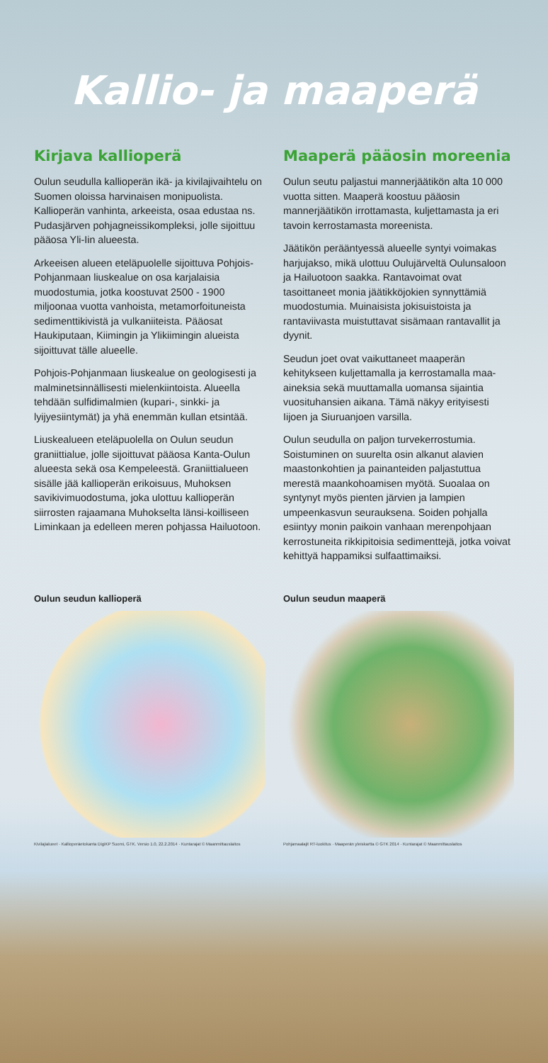Kallio- ja maaperä
Kirjava kallioperä
Oulun seudulla kallioperän ikä- ja kivilajivaihtelu on Suomen oloissa harvinaisen monipuolista. Kallioperän vanhinta, arkeeista, osaa edustaa ns. Pudasjärven pohjagneissikompleksi, jolle sijoittuu pääosa Yli-Iin alueesta.
Arkeeisen alueen eteläpuolelle sijoittuva Pohjois-Pohjanmaan liuskealue on osa karjalaisia muodostumia, jotka koostuvat 2500 - 1900 miljoonaa vuotta vanhoista, metamorfoituneista sedimenttikivistä ja vulkaniiteista. Pääosat Haukiputaan, Kiimingin ja Ylikiimingin alueista sijoittuvat tälle alueelle.
Pohjois-Pohjanmaan liuskealue on geologisesti ja malminetsinnällisesti mielenkiintoista. Alueella tehdään sulfidimalmien (kupari-, sinkki- ja lyijyesiintymät) ja yhä enemmän kullan etsintää.
Liuskealueen eteläpuolella on Oulun seudun graniittialue, jolle sijoittuvat pääosa Kanta-Oulun alueesta sekä osa Kempeleestä. Graniittialueen sisälle jää kallioperän erikoisuus, Muhoksen savikivimuodostuma, joka ulottuu kallioperän siirrosten rajaamana Muhokselta länsi-koilliseen Liminkaan ja edelleen meren pohjassa Hailuotoon.
Maaperä pääosin moreenia
Oulun seutu paljastui mannerjäätikön alta 10 000 vuotta sitten. Maaperä koostuu pääosin mannerjäätikön irrottamasta, kuljettamasta ja eri tavoin kerrostamasta moreenista.
Jäätikön perääntyessä alueelle syntyi voimakas harjujakso, mikä ulottuu Oulujärveltä Oulunsaloon ja Hailuotoon saakka. Rantavoimat ovat tasoittaneet monia jäätikköjokien synnyttämiä muodostumia. Muinaisista jokisuistoista ja rantaviivasta muistuttavat sisämaan rantavallit ja dyynit.
Seudun joet ovat vaikuttaneet maaperän kehitykseen kuljettamalla ja kerrostamalla maa-aineksia sekä muuttamalla uomansa sijaintia vuosituhansien aikana. Tämä näkyy erityisesti Iijoen ja Siuruanjoen varsilla.
Oulun seudulla on paljon turvekerrostumia. Soistuminen on suurelta osin alkanut alavien maastonkohtien ja painanteiden paljastuttua merestä maankohoamisen myötä. Suoalaa on syntynyt myös pienten järvien ja lampien umpeenkasvun seurauksena. Soiden pohjalla esiintyy monin paikoin vanhaan merenpohjaan kerrostuneita rikkipitoisia sedimenttejä, jotka voivat kehittyä happamiksi sulfaattimaiksi.
Oulun seudun kallioperä
Kivilajialueet · Kallioperäetokanta DigiKP Suomi, GTK. Versio 1.0, 22.2.2014 · Kuntarajat © Maanmittauslaitos
Oulun seudun maaperä
Pohjamaalajit RT-luokitus · Maaperän yleiskartta © GTK 2014 · Kuntarajat © Maanmittauslaitos